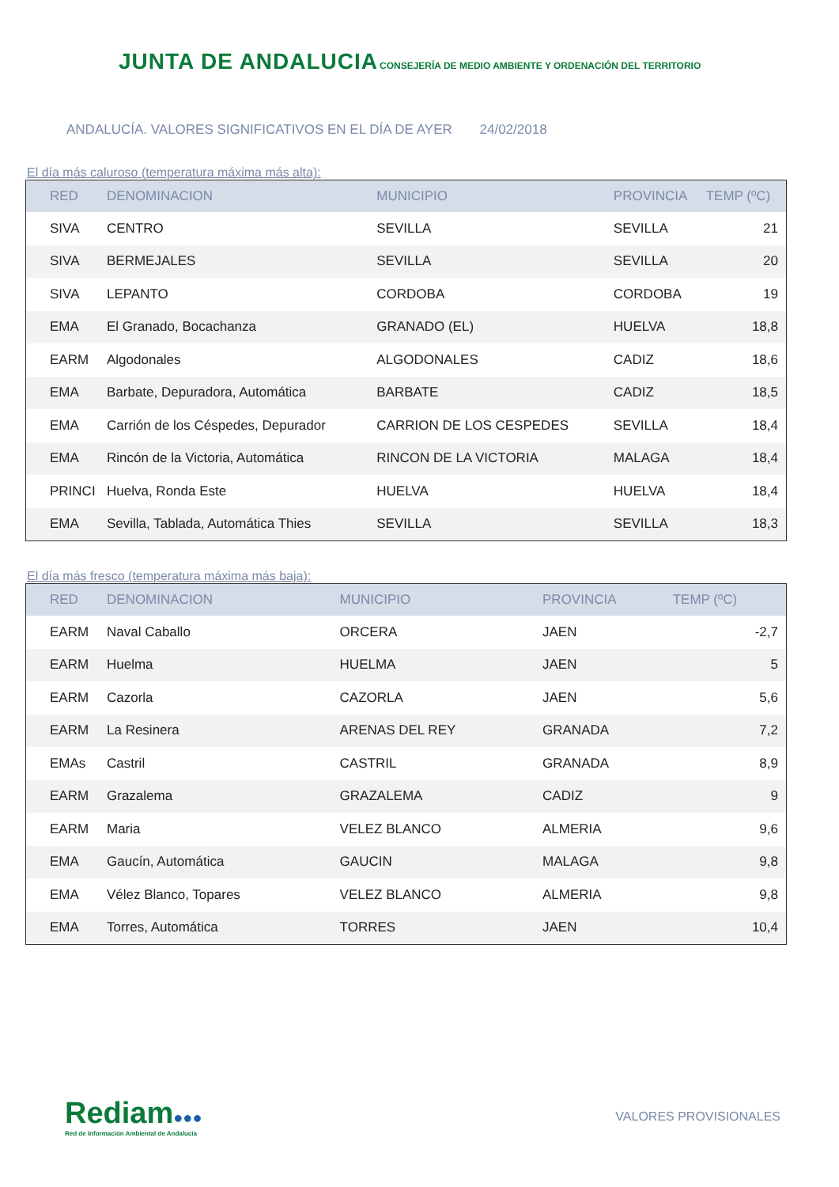JUNTA DE ANDALUCIA
CONSEJERÍA DE MEDIO AMBIENTE Y ORDENACIÓN DEL TERRITORIO
ANDALUCÍA. VALORES SIGNIFICATIVOS EN EL DÍA DE AYER 24/02/2018
El día más caluroso (temperatura máxima más alta):
| RED | DENOMINACION | MUNICIPIO | PROVINCIA | TEMP (ºC) |
| --- | --- | --- | --- | --- |
| SIVA | CENTRO | SEVILLA | SEVILLA | 21 |
| SIVA | BERMEJALES | SEVILLA | SEVILLA | 20 |
| SIVA | LEPANTO | CORDOBA | CORDOBA | 19 |
| EMA | El Granado, Bocachanza | GRANADO (EL) | HUELVA | 18,8 |
| EARM | Algodonales | ALGODONALES | CADIZ | 18,6 |
| EMA | Barbate, Depuradora, Automática | BARBATE | CADIZ | 18,5 |
| EMA | Carrión de los Céspedes, Depurador | CARRION DE LOS CESPEDES | SEVILLA | 18,4 |
| EMA | Rincón de la Victoria, Automática | RINCON DE LA VICTORIA | MALAGA | 18,4 |
| PRINCI | Huelva, Ronda Este | HUELVA | HUELVA | 18,4 |
| EMA | Sevilla, Tablada, Automática Thies | SEVILLA | SEVILLA | 18,3 |
El día más fresco (temperatura máxima más baja):
| RED | DENOMINACION | MUNICIPIO | PROVINCIA | TEMP (ºC) |
| --- | --- | --- | --- | --- |
| EARM | Naval Caballo | ORCERA | JAEN | -2,7 |
| EARM | Huelma | HUELMA | JAEN | 5 |
| EARM | Cazorla | CAZORLA | JAEN | 5,6 |
| EARM | La Resinera | ARENAS DEL REY | GRANADA | 7,2 |
| EMAs | Castril | CASTRIL | GRANADA | 8,9 |
| EARM | Grazalema | GRAZALEMA | CADIZ | 9 |
| EARM | Maria | VELEZ BLANCO | ALMERIA | 9,6 |
| EMA | Gaucín, Automática | GAUCIN | MALAGA | 9,8 |
| EMA | Vélez Blanco, Topares | VELEZ BLANCO | ALMERIA | 9,8 |
| EMA | Torres, Automática | TORRES | JAEN | 10,4 |
Rediam●●●
Red de Información Ambiental de Andalucía
VALORES PROVISIONALES